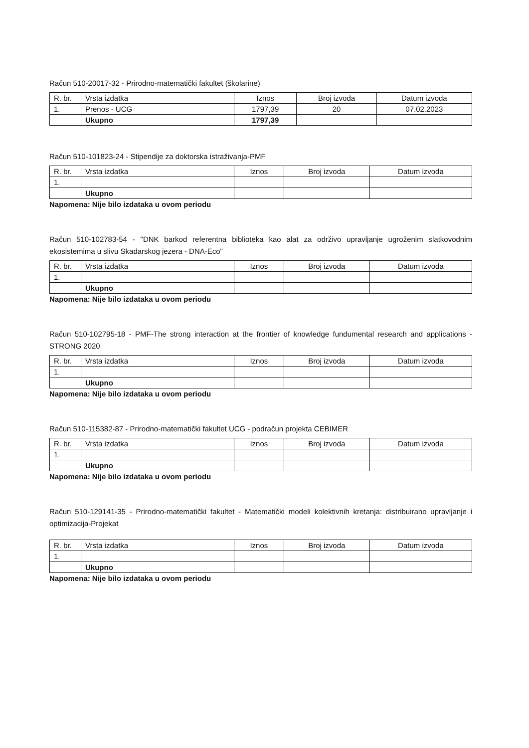Račun 510-20017-32 - Prirodno-matematički fakultet (školarine)
| R. br. | Vrsta izdatka | Iznos | Broj izvoda | Datum izvoda |
| --- | --- | --- | --- | --- |
| 1. | Prenos - UCG | 1797,39 | 20 | 07.02.2023 |
| | Ukupno | 1797,39 | | |
Račun 510-101823-24 - Stipendije za doktorska istraživanja-PMF
| R. br. | Vrsta izdatka | Iznos | Broj izvoda | Datum izvoda |
| --- | --- | --- | --- | --- |
| 1. | | | | |
| | Ukupno | | | |
Napomena: Nije bilo izdataka u ovom periodu
Račun 510-102783-54 - "DNK barkod referentna biblioteka kao alat za održivo upravljanje ugroženim slatkovodnim ekosistemima u slivu Skadarskog jezera - DNA-Eco"
| R. br. | Vrsta izdatka | Iznos | Broj izvoda | Datum izvoda |
| --- | --- | --- | --- | --- |
| 1. | | | | |
| | Ukupno | | | |
Napomena: Nije bilo izdataka u ovom periodu
Račun 510-102795-18 - PMF-The strong interaction at the frontier of knowledge fundumental research and applications - STRONG 2020
| R. br. | Vrsta izdatka | Iznos | Broj izvoda | Datum izvoda |
| --- | --- | --- | --- | --- |
| 1. | | | | |
| | Ukupno | | | |
Napomena: Nije bilo izdataka u ovom periodu
Račun 510-115382-87 - Prirodno-matematički fakultet UCG - podračun projekta CEBIMER
| R. br. | Vrsta izdatka | Iznos | Broj izvoda | Datum izvoda |
| --- | --- | --- | --- | --- |
| 1. | | | | |
| | Ukupno | | | |
Napomena: Nije bilo izdataka u ovom periodu
Račun 510-129141-35 - Prirodno-matematički fakultet - Matematički modeli kolektivnih kretanja: distribuirano upravljanje i optimizacija-Projekat
| R. br. | Vrsta izdatka | Iznos | Broj izvoda | Datum izvoda |
| --- | --- | --- | --- | --- |
| 1. | | | | |
| | Ukupno | | | |
Napomena: Nije bilo izdataka u ovom periodu